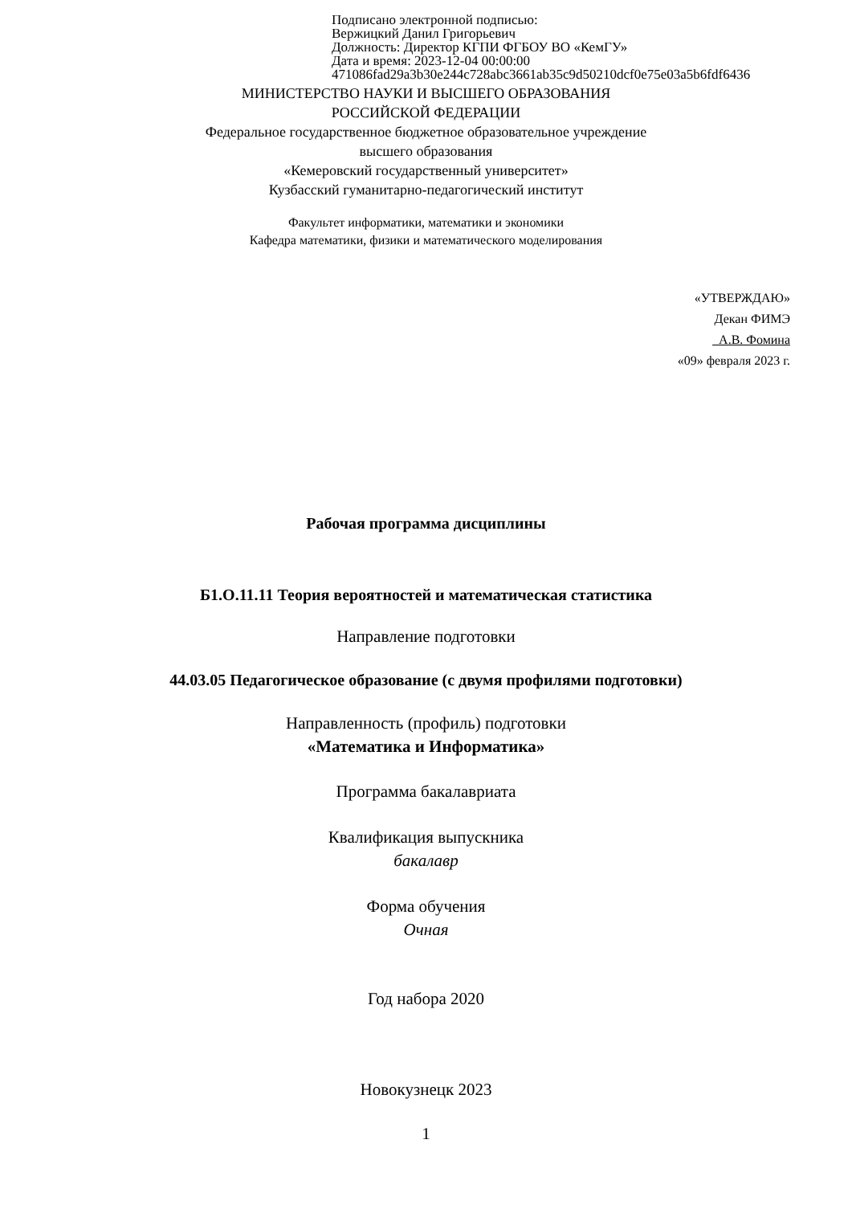Подписано электронной подписью:
Вержицкий Данил Григорьевич
Должность: Директор КГПИ ФГБОУ ВО «КемГУ»
Дата и время: 2023-12-04 00:00:00
471086fad29a3b30e244c728abc3661ab35c9d50210dcf0e75e03a5b6fdf6436
МИНИСТЕРСТВО НАУКИ И ВЫСШЕГО ОБРАЗОВАНИЯ
РОССИЙСКОЙ ФЕДЕРАЦИИ
Федеральное государственное бюджетное образовательное учреждение
высшего образования
«Кемеровский государственный университет»
Кузбасский гуманитарно-педагогический институт
Факультет информатики, математики и экономики
Кафедра математики, физики и математического моделирования
«УТВЕРЖДАЮ»
Декан ФИМЭ
А.В. Фомина
«09» февраля 2023 г.
Рабочая программа дисциплины
Б1.О.11.11 Теория вероятностей и математическая статистика
Направление подготовки
44.03.05 Педагогическое образование (с двумя профилями подготовки)
Направленность (профиль) подготовки
«Математика и Информатика»
Программа бакалавриата
Квалификация выпускника
бакалавр
Форма обучения
Очная
Год набора 2020
Новокузнецк 2023
1